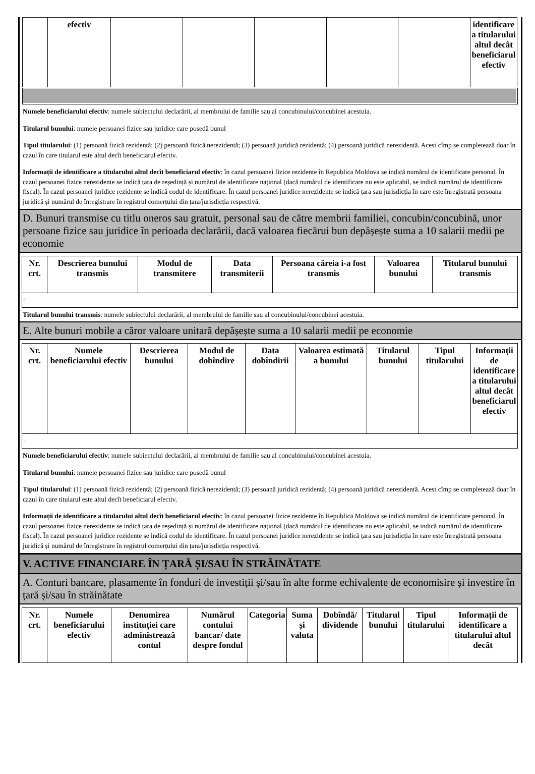| | efectiv | | | | | | identificare a titularului altul decât beneficiarul efectiv |
Numele beneficiarului efectiv: numele subiectului declarării, al membrului de familie sau al concubinului/concubinei acestuia.
Titularul bunului: numele persoanei fizice sau juridice care posedă bunul
Tipul titularului: (1) persoană fizică rezidentă; (2) persoană fizică nerezidentă; (3) persoană juridică rezidentă; (4) persoană juridică nerezidentă. Acest cîmp se completează doar în cazul în care titularul este altul decît beneficiarul efectiv.
Informații de identificare a titularului altul decît beneficiarul efectiv: în cazul persoanei fizice rezidente în Republica Moldova se indică numărul de identificare personal. În cazul persoanei fizice nerezidente se indică țara de reședință și numărul de identificare național (dacă numărul de identificare nu este aplicabil, se indică numărul de identificare fiscal). În cazul persoanei juridice rezidente se indică codul de identificare. În cazul persoanei juridice nerezidente se indică țara sau jurisdicția în care este înregistrată persoana juridică și numărul de înregistrare în registrul comerțului din țara/jurisdicția respectivă.
D. Bunuri transmise cu titlu oneros sau gratuit, personal sau de către membrii familiei, concubin/concubină, unor persoane fizice sau juridice în perioada declarării, dacă valoarea fiecărui bun depășește suma a 10 salarii medii pe economie
| Nr. crt. | Descrierea bunului transmis | Modul de transmitere | Data transmiterii | Persoana căreia i-a fost transmis | Valoarea bunului | Titularul bunului transmis |
| --- | --- | --- | --- | --- | --- | --- |
| - | | | | | | |
Titularul bunului transmis: numele subiectului declarării, al membrului de familie sau al concubinului/concubinei acestuia.
E. Alte bunuri mobile a căror valoare unitară depășește suma a 10 salarii medii pe economie
| Nr. crt. | Numele beneficiarului efectiv | Descrierea bunului | Modul de dobîndire | Data dobîndirii | Valoarea estimată a bunului | Titularul bunului | Tipul titularului | Informații de identificare a titularului altul decât beneficiarul efectiv |
| --- | --- | --- | --- | --- | --- | --- | --- | --- |
| - | | | | | | | | |
Numele beneficiarului efectiv: numele subiectului declarării, al membrului de familie sau al concubinului/concubinei acestuia.
Titularul bunului: numele persoanei fizice sau juridice care posedă bunul
Tipul titularului: (1) persoană fizică rezidentă; (2) persoană fizică nerezidentă; (3) persoană juridică rezidentă; (4) persoană juridică nerezidentă. Acest cîmp se completează doar în cazul în care titularul este altul decît beneficiarul efectiv.
Informații de identificare a titularului altul decît beneficiarul efectiv: în cazul persoanei fizice rezidente în Republica Moldova se indică numărul de identificare personal. În cazul persoanei fizice nerezidente se indică țara de reședință și numărul de identificare național (dacă numărul de identificare nu este aplicabil, se indică numărul de identificare fiscal). În cazul persoanei juridice rezidente se indică codul de identificare. În cazul persoanei juridice nerezidente se indică țara sau jurisdicția în care este înregistrată persoana juridică și numărul de înregistrare în registrul comerțului din țara/jurisdicția respectivă.
V. ACTIVE FINANCIARE ÎN ȚARĂ ȘI/SAU ÎN STRĂINĂTATE
A. Conturi bancare, plasamente în fonduri de investiții și/sau în alte forme echivalente de economisire și investire în țară și/sau în străinătate
| Nr. crt. | Numele beneficiarului efectiv | Denumirea instituției care administrează contul | Numărul contului bancar/ date despre fondul | Categoria | Suma și valuta | Dobîndă/ dividende | Titularul bunului | Tipul titularului | Informații de identificare a titularului altul decât |
| --- | --- | --- | --- | --- | --- | --- | --- | --- | --- |